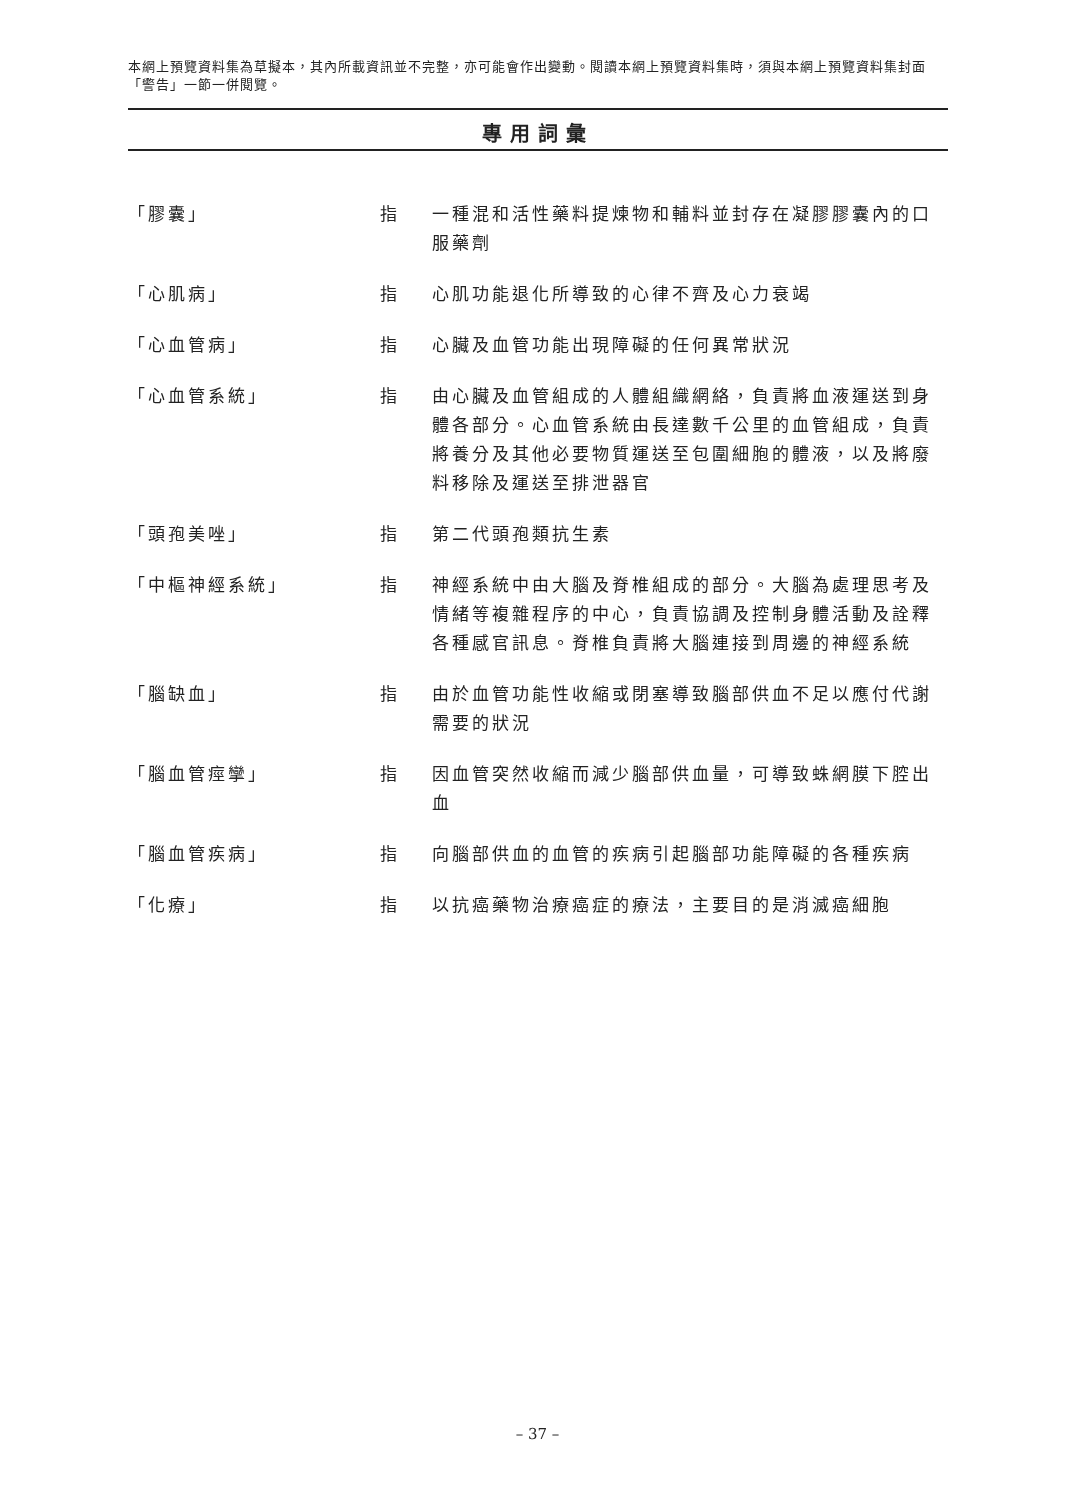本網上預覽資料集為草擬本，其內所載資訊並不完整，亦可能會作出變動。閱讀本網上預覽資料集時，須與本網上預覽資料集封面「警告」一節一併閱覽。
專用詞彙
| 「膠囊」 | 指 | 一種混和活性藥料提煉物和輔料並封存在凝膠膠囊內的口服藥劑 |
| 「心肌病」 | 指 | 心肌功能退化所導致的心律不齊及心力衰竭 |
| 「心血管病」 | 指 | 心臟及血管功能出現障礙的任何異常狀況 |
| 「心血管系統」 | 指 | 由心臟及血管組成的人體組織網絡，負責將血液運送到身體各部分。心血管系統由長達數千公里的血管組成，負責將養分及其他必要物質運送至包圍細胞的體液，以及將廢料移除及運送至排泄器官 |
| 「頭孢美唑」 | 指 | 第二代頭孢類抗生素 |
| 「中樞神經系統」 | 指 | 神經系統中由大腦及脊椎組成的部分。大腦為處理思考及情緒等複雜程序的中心，負責協調及控制身體活動及詮釋各種感官訊息。脊椎負責將大腦連接到周邊的神經系統 |
| 「腦缺血」 | 指 | 由於血管功能性收縮或閉塞導致腦部供血不足以應付代謝需要的狀況 |
| 「腦血管痙攣」 | 指 | 因血管突然收縮而減少腦部供血量，可導致蛛網膜下腔出血 |
| 「腦血管疾病」 | 指 | 向腦部供血的血管的疾病引起腦部功能障礙的各種疾病 |
| 「化療」 | 指 | 以抗癌藥物治療癌症的療法，主要目的是消滅癌細胞 |
– 37 –